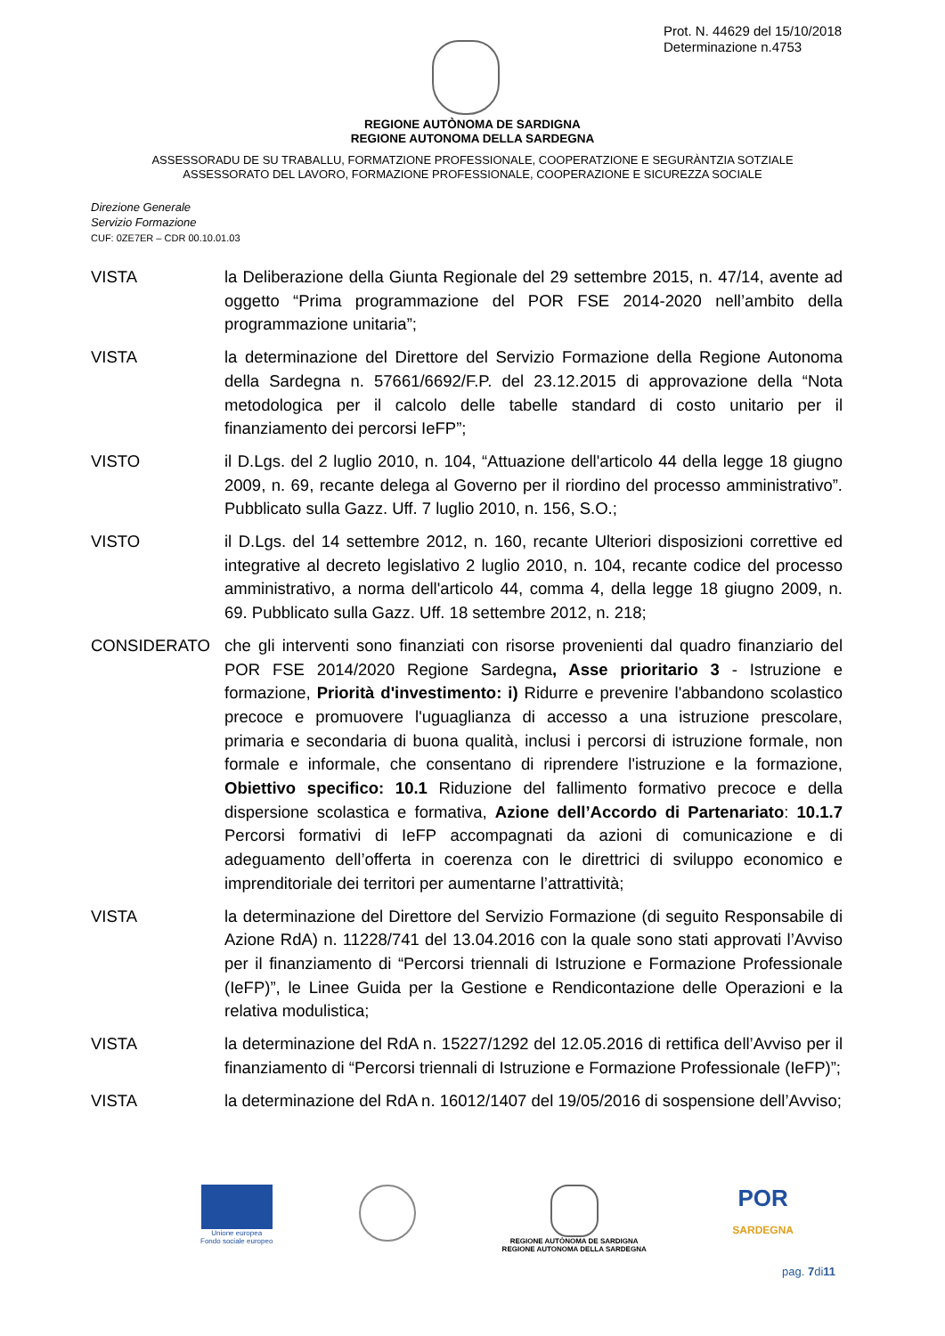Prot. N. 44629 del 15/10/2018
Determinazione n.4753
REGIONE AUTÒNOMA DE SARDIGNA
REGIONE AUTONOMA DELLA SARDEGNA
ASSESSORADU DE SU TRABALLU, FORMATZIONE PROFESSIONALE, COOPERATZIONE E SEGURÀNTZIA SOTZIALE
ASSESSORATO DEL LAVORO, FORMAZIONE PROFESSIONALE, COOPERAZIONE E SICUREZZA SOCIALE
Direzione Generale
Servizio Formazione
CUF: 0ZE7ER – CDR 00.10.01.03
VISTA la Deliberazione della Giunta Regionale del 29 settembre 2015, n. 47/14, avente ad oggetto “Prima programmazione del POR FSE 2014-2020 nell’ambito della programmazione unitaria”;
VISTA la determinazione del Direttore del Servizio Formazione della Regione Autonoma della Sardegna n. 57661/6692/F.P. del 23.12.2015 di approvazione della “Nota metodologica per il calcolo delle tabelle standard di costo unitario per il finanziamento dei percorsi IeFP”;
VISTO il D.Lgs. del 2 luglio 2010, n. 104, “Attuazione dell'articolo 44 della legge 18 giugno 2009, n. 69, recante delega al Governo per il riordino del processo amministrativo”. Pubblicato sulla Gazz. Uff. 7 luglio 2010, n. 156, S.O.;
VISTO il D.Lgs. del 14 settembre 2012, n. 160, recante Ulteriori disposizioni correttive ed integrative al decreto legislativo 2 luglio 2010, n. 104, recante codice del processo amministrativo, a norma dell'articolo 44, comma 4, della legge 18 giugno 2009, n. 69. Pubblicato sulla Gazz. Uff. 18 settembre 2012, n. 218;
CONSIDERATO che gli interventi sono finanziati con risorse provenienti dal quadro finanziario del POR FSE 2014/2020 Regione Sardegna, Asse prioritario 3 - Istruzione e formazione, Priorità d'investimento: i) Ridurre e prevenire l'abbandono scolastico precoce e promuovere l'uguaglianza di accesso a una istruzione prescolare, primaria e secondaria di buona qualità, inclusi i percorsi di istruzione formale, non formale e informale, che consentano di riprendere l'istruzione e la formazione, Obiettivo specifico: 10.1 Riduzione del fallimento formativo precoce e della dispersione scolastica e formativa, Azione dell’Accordo di Partenariato: 10.1.7 Percorsi formativi di IeFP accompagnati da azioni di comunicazione e di adeguamento dell’offerta in coerenza con le direttrici di sviluppo economico e imprenditoriale dei territori per aumentarne l’attrattività;
VISTA la determinazione del Direttore del Servizio Formazione (di seguito Responsabile di Azione RdA) n. 11228/741 del 13.04.2016 con la quale sono stati approvati l’Avviso per il finanziamento di “Percorsi triennali di Istruzione e Formazione Professionale (IeFP)”, le Linee Guida per la Gestione e Rendicontazione delle Operazioni e la relativa modulistica;
VISTA la determinazione del RdA n. 15227/1292 del 12.05.2016 di rettifica dell’Avviso per il finanziamento di “Percorsi triennali di Istruzione e Formazione Professionale (IeFP)”;
VISTA la determinazione del RdA n. 16012/1407 del 19/05/2016 di sospensione dell’Avviso;
Unione europea
Fondo sociale europeo
REGIONE AUTÒNOMA DE SARDIGNA
REGIONE AUTONOMA DELLA SARDEGNA
POR
SARDEGNA
pag. 7di11